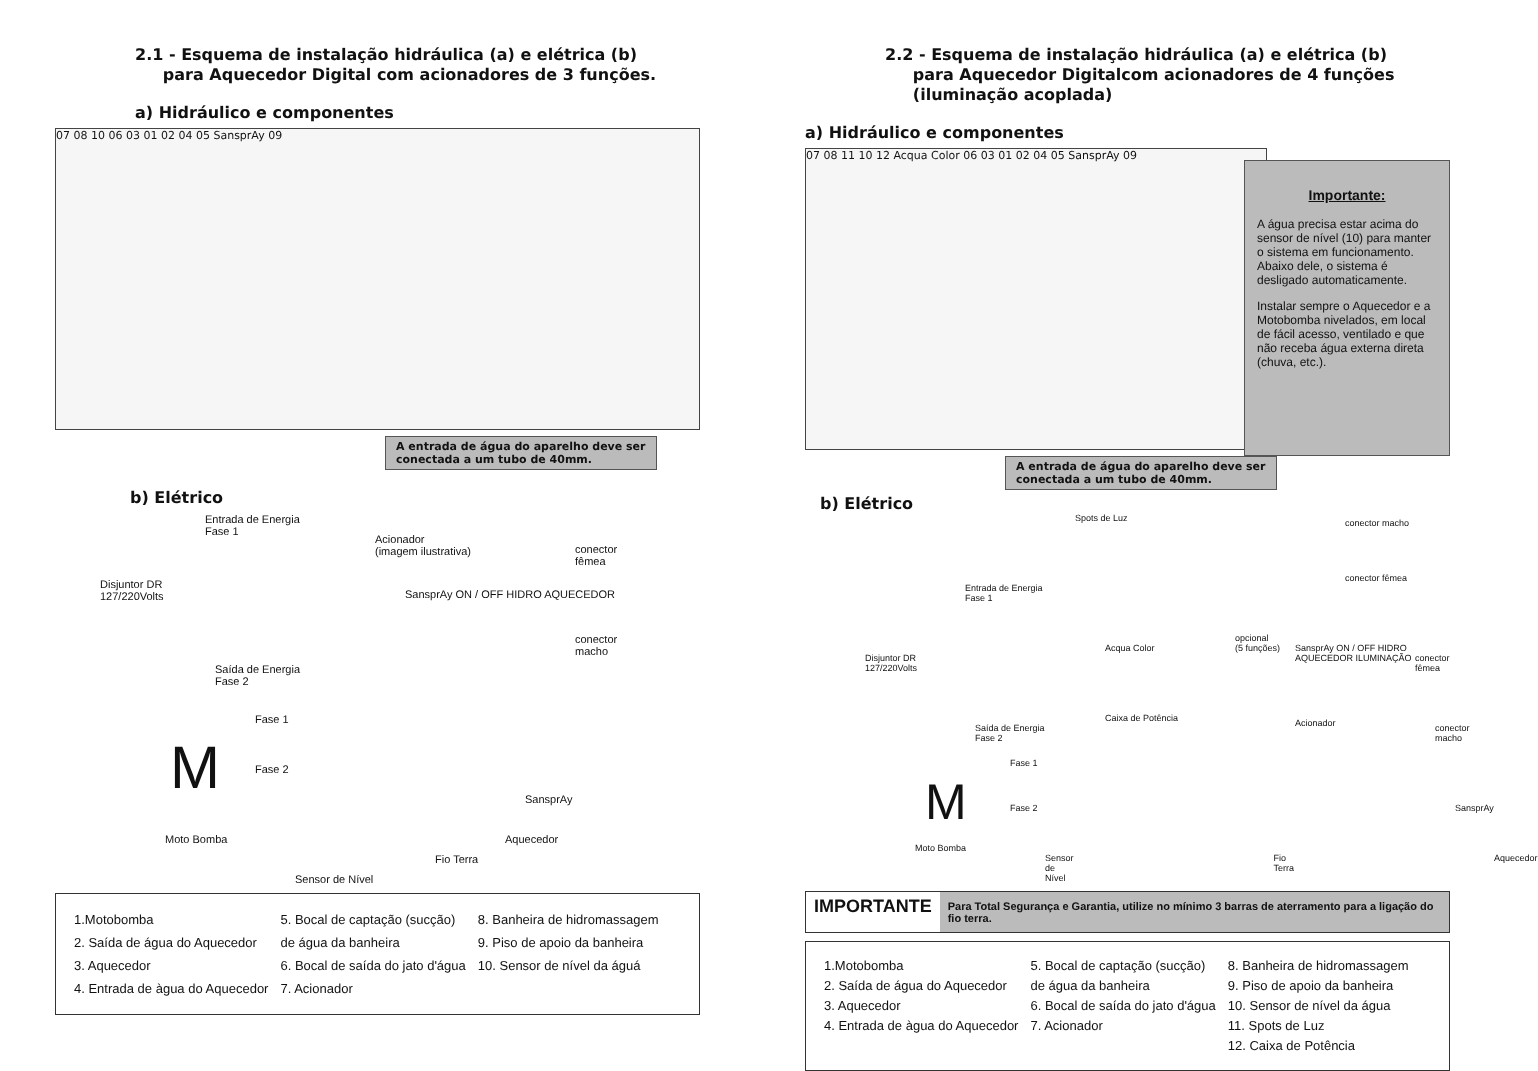2.1 - Esquema de instalação hidráulica (a) e elétrica (b)
para Aquecedor Digital com acionadores de 3 funções.
a) Hidráulico e componentes
07 08 10 06 03 01 02 04 05 SansprAy 09
A entrada de água do aparelho deve ser conectada a um tubo de 40mm.
b) Elétrico
Entrada de Energia
Fase 1
Disjuntor DR
127/220Volts
Acionador
(imagem ilustrativa)
SansprAy ON / OFF HIDRO AQUECEDOR
conector
fêmea
conector
macho
Saída de Energia
Fase 2
M
Fase 1
Fase 2
Moto Bomba
SansprAy
Aquecedor
Fio Terra
Sensor de Nível
1.Motobomba
2. Saída de água do Aquecedor
3. Aquecedor
4. Entrada de àgua do Aquecedor
5. Bocal de captação (sucção)
de água da banheira
6. Bocal de saída do jato d'água
7. Acionador
8. Banheira de hidromassagem
9. Piso de apoio da banheira
10. Sensor de nível da águá
2.2 - Esquema de instalação hidráulica (a) e elétrica (b)
para Aquecedor Digitalcom acionadores de 4 funções
(iluminação acoplada)
a) Hidráulico e componentes
07 08 11 10 12 Acqua Color 06 03 01 02 04 05 SansprAy 09
Importante:
A água precisa estar acima do sensor de nível (10) para manter o sistema em funcionamento. Abaixo dele, o sistema é desligado automaticamente.
Instalar sempre o Aquecedor e a Motobomba nivelados, em local de fácil acesso, ventilado e que não receba água externa direta (chuva, etc.).
A entrada de água do aparelho deve ser conectada a um tubo de 40mm.
b) Elétrico
Spots de Luz conector macho
conector fêmea
Entrada de Energia
Fase 1
Disjuntor DR
127/220Volts
Acqua Color
opcional
(5 funções) SansprAy ON / OFF HIDRO AQUECEDOR ILUMINAÇÃO
conector
fêmea
conector
macho
Saída de Energia
Fase 2
Caixa de Potência Acionador
M
Fase 1
Fase 2
Moto Bomba
SansprAy
Sensor de Nível Fio Terra Aquecedor
IMPORTANTE
Para Total Segurança e Garantia, utilize no mínimo 3 barras de aterramento para a ligação do fio terra.
1.Motobomba
2. Saída de água do Aquecedor
3. Aquecedor
4. Entrada de àgua do Aquecedor
5. Bocal de captação (sucção)
de água da banheira
6. Bocal de saída do jato d'água
7. Acionador
8. Banheira de hidromassagem
9. Piso de apoio da banheira
10. Sensor de nível da água
11. Spots de Luz
12. Caixa de Potência